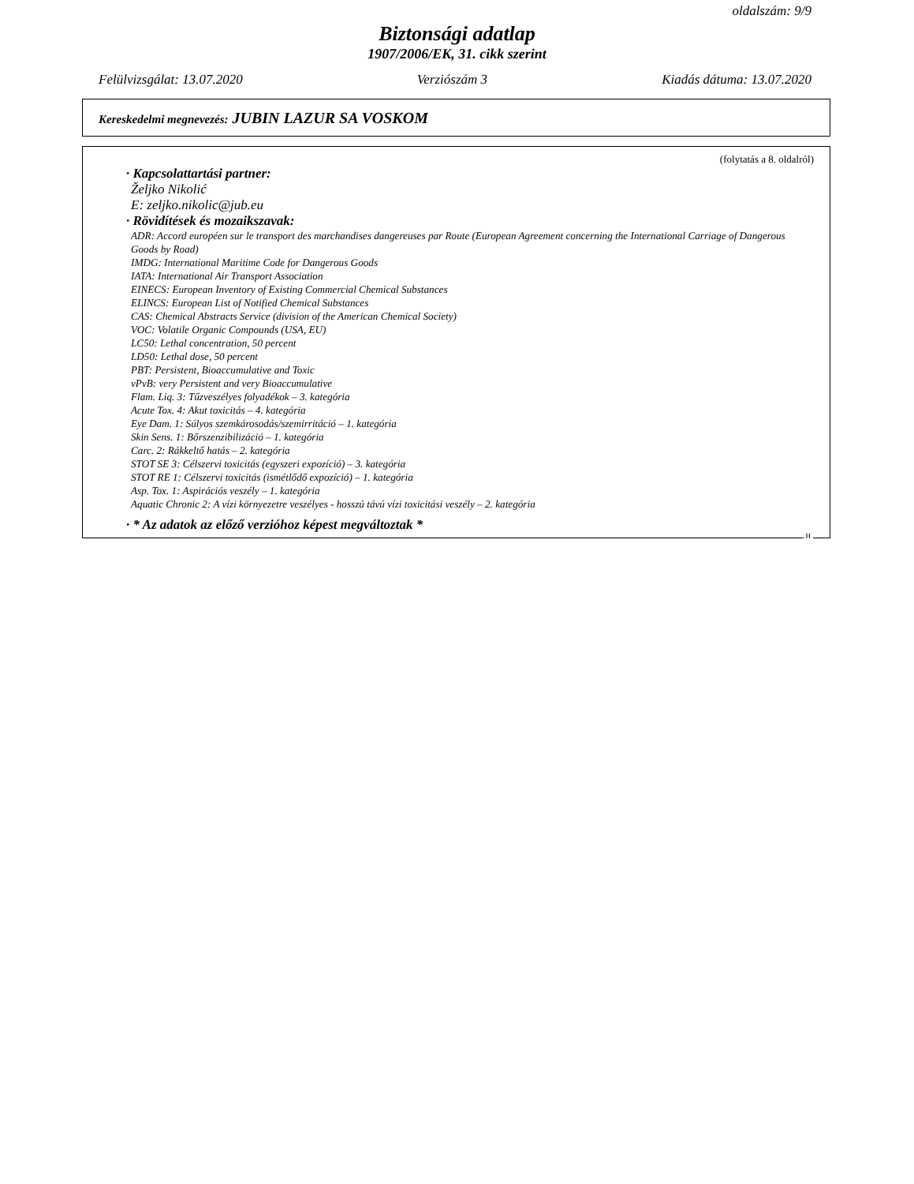oldalszám: 9/9
Biztonsági adatlap
1907/2006/EK, 31. cikk szerint
Felülvizsgálat: 13.07.2020 Verziószám 3 Kiadás dátuma: 13.07.2020
Kereskedelmi megnevezés: JUBIN LAZUR SA VOSKOM
(folytatás a 8. oldalról)
· Kapcsolattartási partner:
Željko Nikolić
E: zeljko.nikolic@jub.eu
· Rövidítések és mozaikszavak:
ADR: Accord européen sur le transport des marchandises dangereuses par Route (European Agreement concerning the International Carriage of Dangerous Goods by Road)
IMDG: International Maritime Code for Dangerous Goods
IATA: International Air Transport Association
EINECS: European Inventory of Existing Commercial Chemical Substances
ELINCS: European List of Notified Chemical Substances
CAS: Chemical Abstracts Service (division of the American Chemical Society)
VOC: Volatile Organic Compounds (USA, EU)
LC50: Lethal concentration, 50 percent
LD50: Lethal dose, 50 percent
PBT: Persistent, Bioaccumulative and Toxic
vPvB: very Persistent and very Bioaccumulative
Flam. Liq. 3: Tűzveszélyes folyadékok – 3. kategória
Acute Tox. 4: Akut toxicitás – 4. kategória
Eye Dam. 1: Súlyos szemkárosodás/szemirritáció – 1. kategória
Skin Sens. 1: Bőrszenzibilizáció – 1. kategória
Carc. 2: Rákkeltő hatás – 2. kategória
STOT SE 3: Célszervi toxicitás (egyszeri expozíció) – 3. kategória
STOT RE 1: Célszervi toxicitás (ismétlődő expozíció) – 1. kategória
Asp. Tox. 1: Aspirációs veszély – 1. kategória
Aquatic Chronic 2: A vízi környezetre veszélyes - hosszú távú vízi toxicitási veszély – 2. kategória
· * Az adatok az előző verzióhoz képest megváltoztak *
H